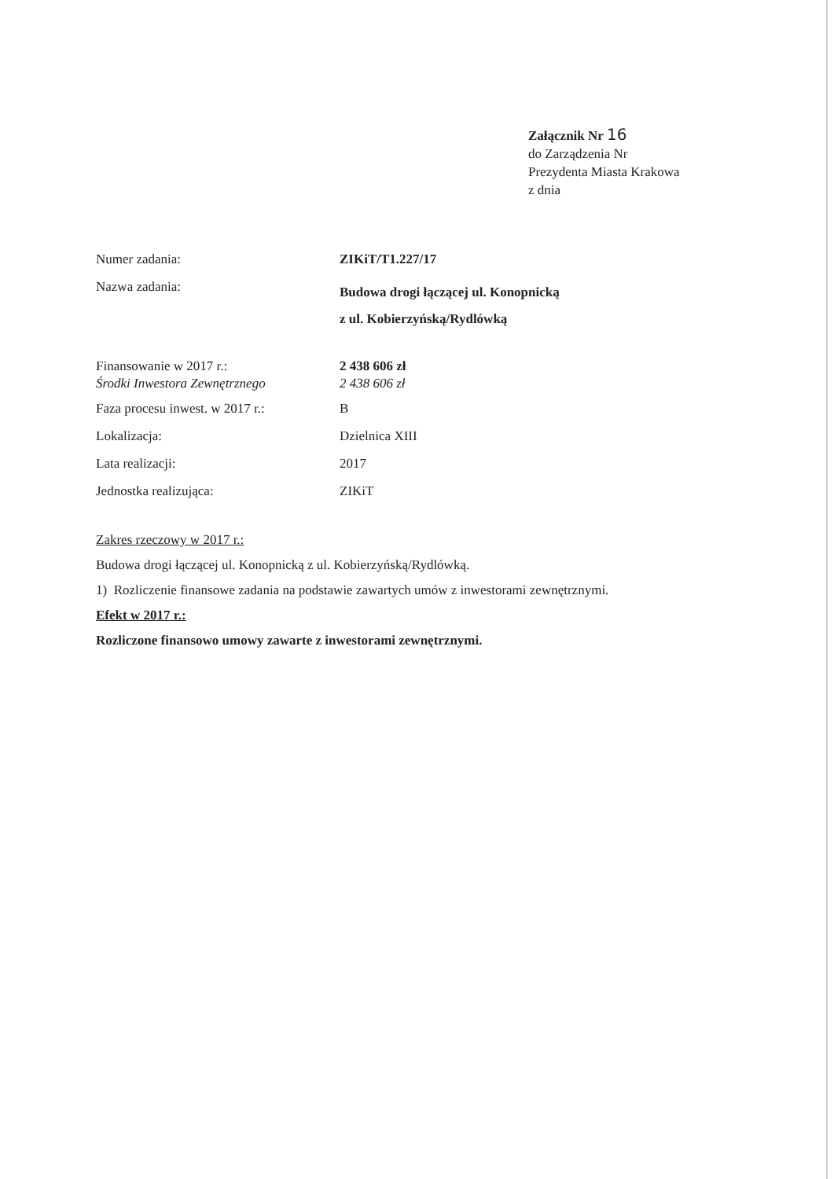Załącznik Nr 16
do Zarządzenia Nr
Prezydenta Miasta Krakowa
z dnia
Numer zadania: ZIKiT/T1.227/17
Nazwa zadania:
Budowa drogi łączącej ul. Konopnicką
z ul. Kobierzyńską/Rydlówką
Finansowanie w 2017 r.:
Środki Inwestora Zewnętrznego
2 438 606 zł
2 438 606 zł
Faza procesu inwest. w 2017 r.:
B
Lokalizacja: Dzielnica XIII
Lata realizacji: 2017
Jednostka realizująca: ZIKiT
Zakres rzeczowy w 2017 r.:
Budowa drogi łączącej ul. Konopnicką z ul. Kobierzyńską/Rydlówką.
1) Rozliczenie finansowe zadania na podstawie zawartych umów z inwestorami zewnętrznymi.
Efekt w 2017 r.:
Rozliczone finansowo umowy zawarte z inwestorami zewnętrznymi.